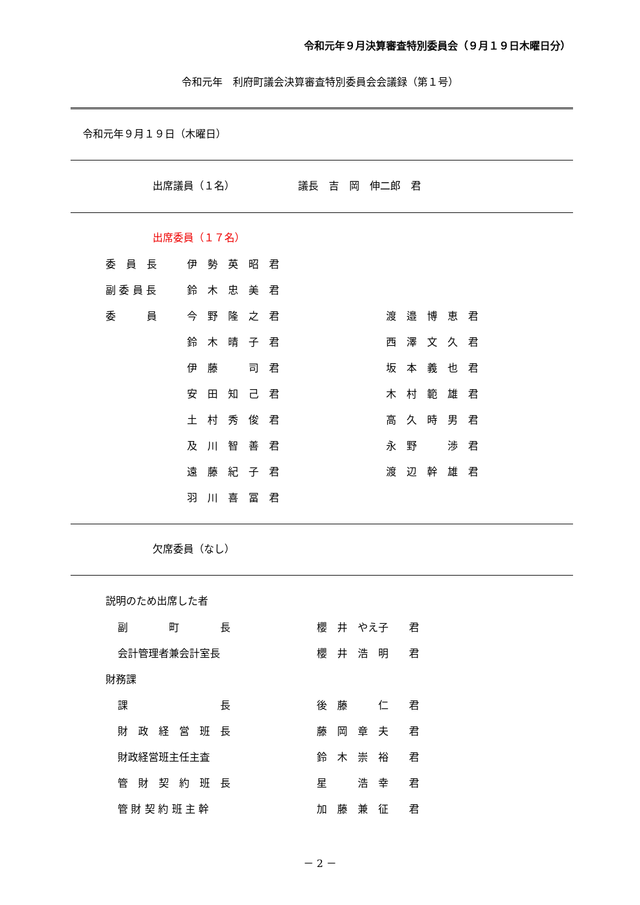令和元年９月決算審査特別委員会（９月１９日木曜日分）
令和元年　利府町議会決算審査特別委員会会議録（第１号）
令和元年９月１９日（木曜日）
出席議員（１名） 議長　吉　岡　伸二郎　君
出席委員（１７名）
| 委 員 長 | 伊 勢 英 昭 君 | |
| 副 委 員 長 | 鈴 木 忠 美 君 | |
| 委 員 | 今 野 隆 之 君 | 渡 邉 博 恵 君 |
| | 鈴 木 晴 子 君 | 西 澤 文 久 君 |
| | 伊 藤 司 君 | 坂 本 義 也 君 |
| | 安 田 知 己 君 | 木 村 範 雄 君 |
| | 土 村 秀 俊 君 | 高 久 時 男 君 |
| | 及 川 智 善 君 | 永 野 渉 君 |
| | 遠 藤 紀 子 君 | 渡 辺 幹 雄 君 |
| | 羽 川 喜 冨 君 | |
欠席委員（なし）
説明のため出席した者
| | 副 町 長 | 櫻 井 やえ子 君 |
| | 会計管理者兼会計室長 | 櫻 井 浩 明 君 |
| 財務課 | | |
| | 課 長 | 後 藤 仁 君 |
| | 財 政 経 営 班 長 | 藤 岡 章 夫 君 |
| | 財政経営班主任主査 | 鈴 木 崇 裕 君 |
| | 管 財 契 約 班 長 | 星 浩 幸 君 |
| | 管 財 契 約 班 主 幹 | 加 藤 兼 征 君 |
－ 2 －